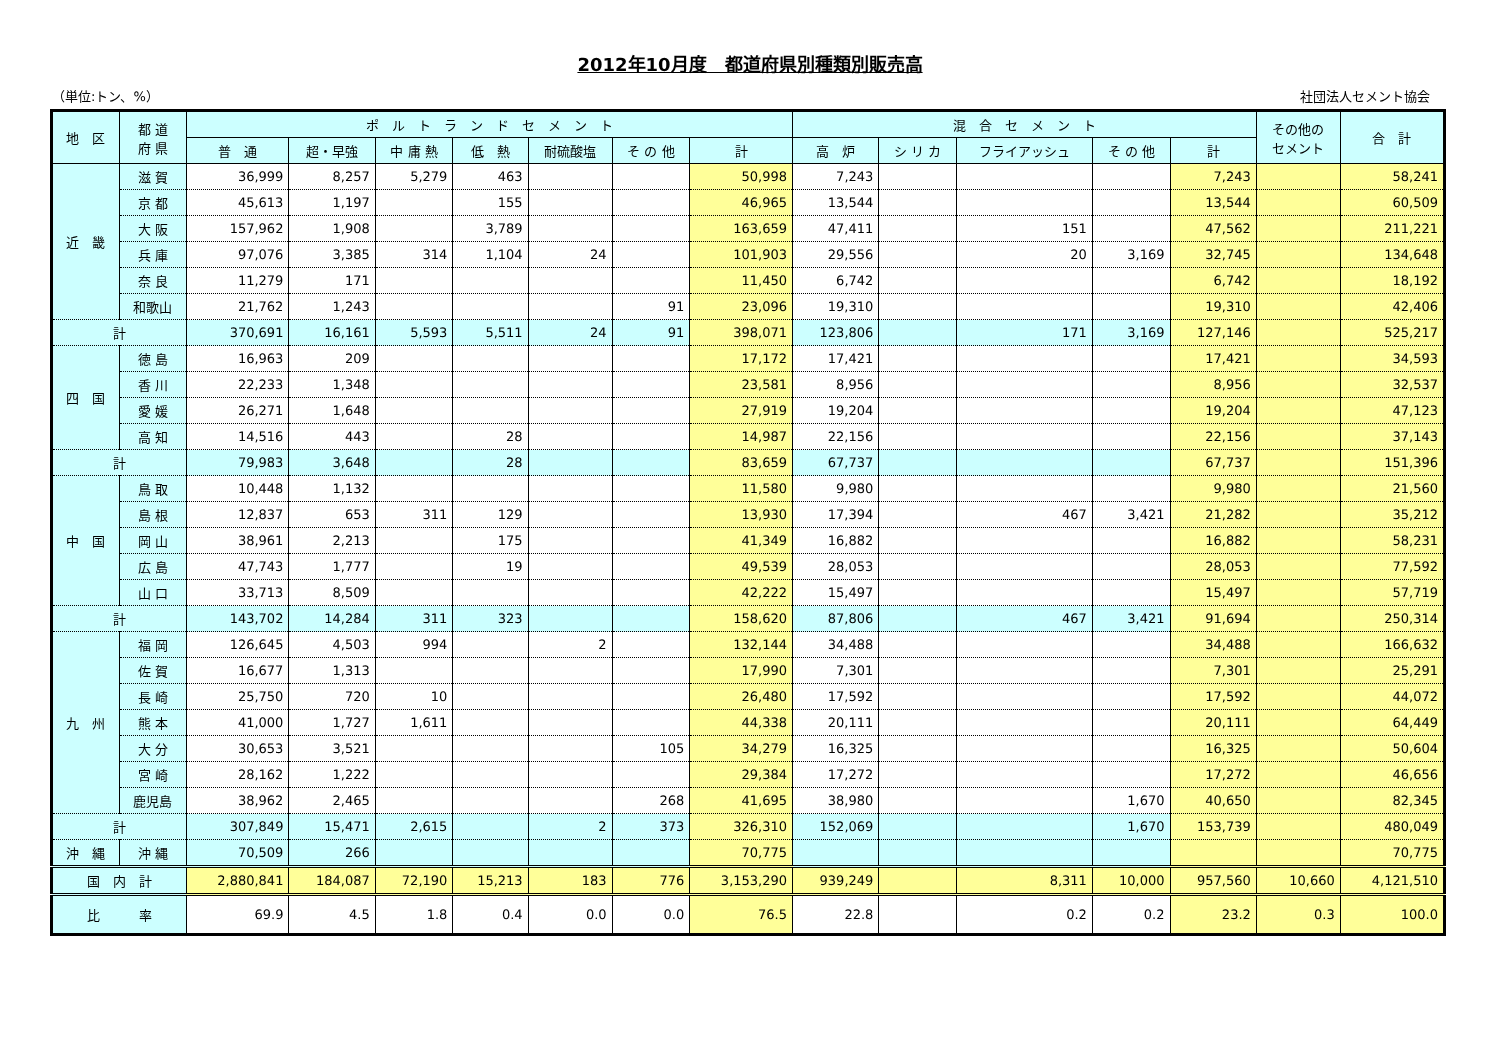2012年10月度　都道府県別種類別販売高
（単位:トン、%） 社団法人セメント協会
| 地 区 | 都 道 府 県 | ポ ル ト ラ ン ド セ メ ン ト | | | | | | | 混 合 セ メ ン ト | | | | | その他の セメント | 合 計 |
| --- | --- | --- | --- | --- | --- | --- | --- | --- | --- | --- | --- | --- | --- | --- | --- |
| | | 普 通 | 超・早強 | 中 庸 熱 | 低 熱 | 耐硫酸塩 | そ の 他 | 計 | 高 炉 | シ リ カ | フライアッシュ | そ の 他 | 計 | | |
| 近 畿 | 滋 賀 | 36,999 | 8,257 | 5,279 | 463 | | | 50,998 | 7,243 | | | | 7,243 | | 58,241 |
| | 京 都 | 45,613 | 1,197 | | 155 | | | 46,965 | 13,544 | | | | 13,544 | | 60,509 |
| | 大 阪 | 157,962 | 1,908 | | 3,789 | | | 163,659 | 47,411 | | 151 | | 47,562 | | 211,221 |
| | 兵 庫 | 97,076 | 3,385 | 314 | 1,104 | 24 | | 101,903 | 29,556 | | 20 | 3,169 | 32,745 | | 134,648 |
| | 奈 良 | 11,279 | 171 | | | | | 11,450 | 6,742 | | | | 6,742 | | 18,192 |
| | 和歌山 | 21,762 | 1,243 | | | | 91 | 23,096 | 19,310 | | | | 19,310 | | 42,406 |
| 計 | | 370,691 | 16,161 | 5,593 | 5,511 | 24 | 91 | 398,071 | 123,806 | | 171 | 3,169 | 127,146 | | 525,217 |
| 四 国 | 徳 島 | 16,963 | 209 | | | | | 17,172 | 17,421 | | | | 17,421 | | 34,593 |
| | 香 川 | 22,233 | 1,348 | | | | | 23,581 | 8,956 | | | | 8,956 | | 32,537 |
| | 愛 媛 | 26,271 | 1,648 | | | | | 27,919 | 19,204 | | | | 19,204 | | 47,123 |
| | 高 知 | 14,516 | 443 | | 28 | | | 14,987 | 22,156 | | | | 22,156 | | 37,143 |
| 計 | | 79,983 | 3,648 | | 28 | | | 83,659 | 67,737 | | | | 67,737 | | 151,396 |
| 中 国 | 鳥 取 | 10,448 | 1,132 | | | | | 11,580 | 9,980 | | | | 9,980 | | 21,560 |
| | 島 根 | 12,837 | 653 | 311 | 129 | | | 13,930 | 17,394 | | 467 | 3,421 | 21,282 | | 35,212 |
| | 岡 山 | 38,961 | 2,213 | | 175 | | | 41,349 | 16,882 | | | | 16,882 | | 58,231 |
| | 広 島 | 47,743 | 1,777 | | 19 | | | 49,539 | 28,053 | | | | 28,053 | | 77,592 |
| | 山 口 | 33,713 | 8,509 | | | | | 42,222 | 15,497 | | | | 15,497 | | 57,719 |
| 計 | | 143,702 | 14,284 | 311 | 323 | | | 158,620 | 87,806 | | 467 | 3,421 | 91,694 | | 250,314 |
| 九 州 | 福 岡 | 126,645 | 4,503 | 994 | | 2 | | 132,144 | 34,488 | | | | 34,488 | | 166,632 |
| | 佐 賀 | 16,677 | 1,313 | | | | | 17,990 | 7,301 | | | | 7,301 | | 25,291 |
| | 長 崎 | 25,750 | 720 | 10 | | | | 26,480 | 17,592 | | | | 17,592 | | 44,072 |
| | 熊 本 | 41,000 | 1,727 | 1,611 | | | | 44,338 | 20,111 | | | | 20,111 | | 64,449 |
| | 大 分 | 30,653 | 3,521 | | | | 105 | 34,279 | 16,325 | | | | 16,325 | | 50,604 |
| | 宮 崎 | 28,162 | 1,222 | | | | | 29,384 | 17,272 | | | | 17,272 | | 46,656 |
| | 鹿児島 | 38,962 | 2,465 | | | | 268 | 41,695 | 38,980 | | | 1,670 | 40,650 | | 82,345 |
| 計 | | 307,849 | 15,471 | 2,615 | | 2 | 373 | 326,310 | 152,069 | | | 1,670 | 153,739 | | 480,049 |
| 沖 縄 | 沖 縄 | 70,509 | 266 | | | | | 70,775 | | | | | | | 70,775 |
| 国 内 計 | | 2,880,841 | 184,087 | 72,190 | 15,213 | 183 | 776 | 3,153,290 | 939,249 | | 8,311 | 10,000 | 957,560 | 10,660 | 4,121,510 |
| 比 率 | | 69.9 | 4.5 | 1.8 | 0.4 | 0.0 | 0.0 | 76.5 | 22.8 | | 0.2 | 0.2 | 23.2 | 0.3 | 100.0 |